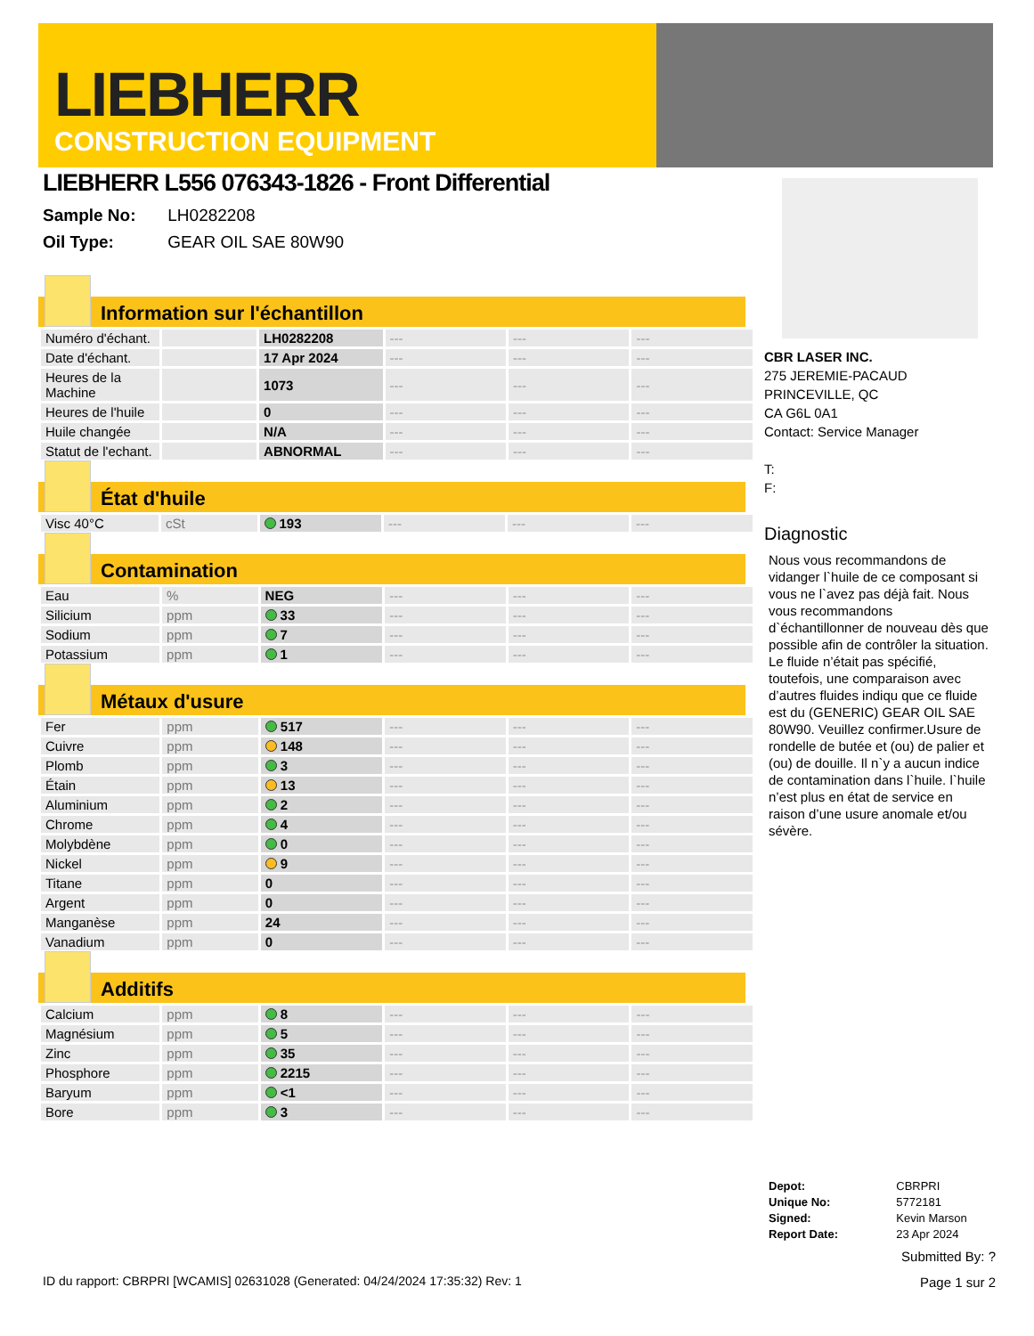LIEBHERR
CONSTRUCTION EQUIPMENT
LIEBHERR L556 076343-1826 - Front Differential
Sample No: LH0282208
Oil Type: GEAR OIL SAE 80W90
Information sur l'échantillon
| Numéro d'échant. | | LH0282208 | --- | --- | --- |
| Date d'échant. | | 17 Apr 2024 | --- | --- | --- |
| Heures de la Machine | | 1073 | --- | --- | --- |
| Heures de l'huile | | 0 | --- | --- | --- |
| Huile changée | | N/A | --- | --- | --- |
| Statut de l'echant. | | ABNORMAL | --- | --- | --- |
État d'huile
| Visc 40°C | cSt | 193 | --- | --- | --- |
Contamination
| Eau | % | NEG | --- | --- | --- |
| Silicium | ppm | 33 | --- | --- | --- |
| Sodium | ppm | 7 | --- | --- | --- |
| Potassium | ppm | 1 | --- | --- | --- |
Métaux d'usure
| Fer | ppm | 517 | --- | --- | --- |
| Cuivre | ppm | 148 | --- | --- | --- |
| Plomb | ppm | 3 | --- | --- | --- |
| Étain | ppm | 13 | --- | --- | --- |
| Aluminium | ppm | 2 | --- | --- | --- |
| Chrome | ppm | 4 | --- | --- | --- |
| Molybdène | ppm | 0 | --- | --- | --- |
| Nickel | ppm | 9 | --- | --- | --- |
| Titane | ppm | 0 | --- | --- | --- |
| Argent | ppm | 0 | --- | --- | --- |
| Manganèse | ppm | 24 | --- | --- | --- |
| Vanadium | ppm | 0 | --- | --- | --- |
Additifs
| Calcium | ppm | 8 | --- | --- | --- |
| Magnésium | ppm | 5 | --- | --- | --- |
| Zinc | ppm | 35 | --- | --- | --- |
| Phosphore | ppm | 2215 | --- | --- | --- |
| Baryum | ppm | <1 | --- | --- | --- |
| Bore | ppm | 3 | --- | --- | --- |
CBR LASER INC.
275 JEREMIE-PACAUD
PRINCEVILLE, QC
CA G6L 0A1
Contact: Service Manager
T:
F:
Diagnostic
Nous vous recommandons de vidanger l`huile de ce composant si vous ne l`avez pas déjà fait. Nous vous recommandons d`échantillonner de nouveau dès que possible afin de contrôler la situation. Le fluide n’était pas spécifié, toutefois, une comparaison avec d’autres fluides indiqu que ce fluide est du (GENERIC) GEAR OIL SAE 80W90. Veuillez confirmer.Usure de rondelle de butée et (ou) de palier et (ou) de douille. Il n`y a aucun indice de contamination dans l`huile. l`huile n’est plus en état de service en raison d’une usure anomale et/ou sévère.
| Depot: | CBRPRI |
| Unique No: | 5772181 |
| Signed: | Kevin Marson |
| Report Date: | 23 Apr 2024 |
Submitted By: ?
Page 1 sur 2
ID du rapport: CBRPRI [WCAMIS] 02631028 (Generated: 04/24/2024 17:35:32) Rev: 1